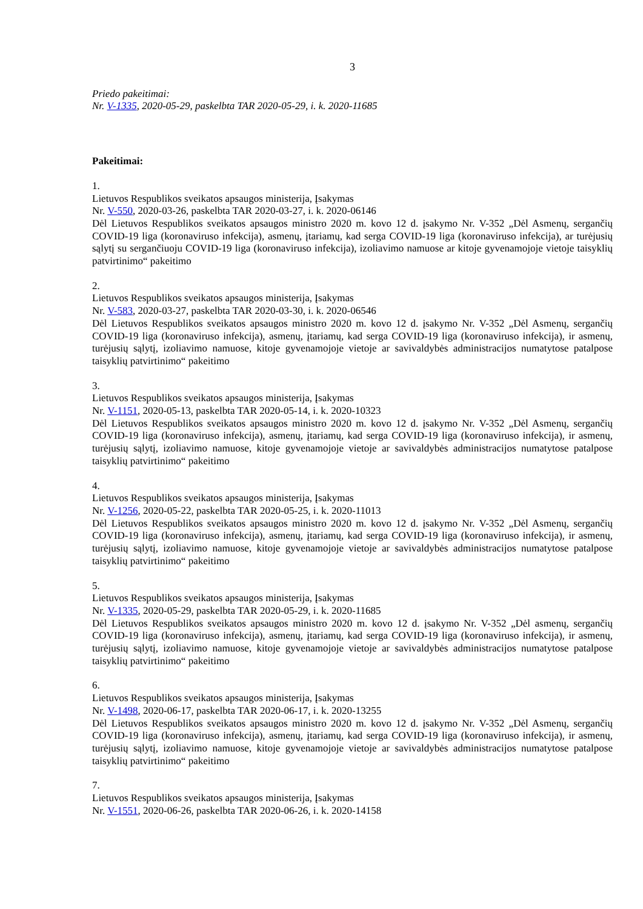3
Priedo pakeitimai:
Nr. V-1335, 2020-05-29, paskelbta TAR 2020-05-29, i. k. 2020-11685
Pakeitimai:
1.
Lietuvos Respublikos sveikatos apsaugos ministerija, Įsakymas
Nr. V-550, 2020-03-26, paskelbta TAR 2020-03-27, i. k. 2020-06146
Dėl Lietuvos Respublikos sveikatos apsaugos ministro 2020 m. kovo 12 d. įsakymo Nr. V-352 „Dėl Asmenų, sergančių COVID-19 liga (koronaviruso infekcija), asmenų, įtariamų, kad serga COVID-19 liga (koronaviruso infekcija), ar turėjusių sąlytį su sergančiuoju COVID-19 liga (koronaviruso infekcija), izoliavimo namuose ar kitoje gyvenamojoje vietoje taisyklių patvirtinimo“ pakeitimo
2.
Lietuvos Respublikos sveikatos apsaugos ministerija, Įsakymas
Nr. V-583, 2020-03-27, paskelbta TAR 2020-03-30, i. k. 2020-06546
Dėl Lietuvos Respublikos sveikatos apsaugos ministro 2020 m. kovo 12 d. įsakymo Nr. V-352 „Dėl Asmenų, sergančių COVID-19 liga (koronaviruso infekcija), asmenų, įtariamų, kad serga COVID-19 liga (koronaviruso infekcija), ir asmenų, turėjusių sąlytį, izoliavimo namuose, kitoje gyvenamojoje vietoje ar savivaldybės administracijos numatytose patalpose taisyklių patvirtinimo“ pakeitimo
3.
Lietuvos Respublikos sveikatos apsaugos ministerija, Įsakymas
Nr. V-1151, 2020-05-13, paskelbta TAR 2020-05-14, i. k. 2020-10323
Dėl Lietuvos Respublikos sveikatos apsaugos ministro 2020 m. kovo 12 d. įsakymo Nr. V-352 „Dėl Asmenų, sergančių COVID-19 liga (koronaviruso infekcija), asmenų, įtariamų, kad serga COVID-19 liga (koronaviruso infekcija), ir asmenų, turėjusių sąlytį, izoliavimo namuose, kitoje gyvenamojoje vietoje ar savivaldybės administracijos numatytose patalpose taisyklių patvirtinimo“ pakeitimo
4.
Lietuvos Respublikos sveikatos apsaugos ministerija, Įsakymas
Nr. V-1256, 2020-05-22, paskelbta TAR 2020-05-25, i. k. 2020-11013
Dėl Lietuvos Respublikos sveikatos apsaugos ministro 2020 m. kovo 12 d. įsakymo Nr. V-352 „Dėl Asmenų, sergančių COVID-19 liga (koronaviruso infekcija), asmenų, įtariamų, kad serga COVID-19 liga (koronaviruso infekcija), ir asmenų, turėjusių sąlytį, izoliavimo namuose, kitoje gyvenamojoje vietoje ar savivaldybės administracijos numatytose patalpose taisyklių patvirtinimo“ pakeitimo
5.
Lietuvos Respublikos sveikatos apsaugos ministerija, Įsakymas
Nr. V-1335, 2020-05-29, paskelbta TAR 2020-05-29, i. k. 2020-11685
Dėl Lietuvos Respublikos sveikatos apsaugos ministro 2020 m. kovo 12 d. įsakymo Nr. V-352 „Dėl asmenų, sergančių COVID-19 liga (koronaviruso infekcija), asmenų, įtariamų, kad serga COVID-19 liga (koronaviruso infekcija), ir asmenų, turėjusių sąlytį, izoliavimo namuose, kitoje gyvenamojoje vietoje ar savivaldybės administracijos numatytose patalpose taisyklių patvirtinimo“ pakeitimo
6.
Lietuvos Respublikos sveikatos apsaugos ministerija, Įsakymas
Nr. V-1498, 2020-06-17, paskelbta TAR 2020-06-17, i. k. 2020-13255
Dėl Lietuvos Respublikos sveikatos apsaugos ministro 2020 m. kovo 12 d. įsakymo Nr. V-352 „Dėl Asmenų, sergančių COVID-19 liga (koronaviruso infekcija), asmenų, įtariamų, kad serga COVID-19 liga (koronaviruso infekcija), ir asmenų, turėjusių sąlytį, izoliavimo namuose, kitoje gyvenamojoje vietoje ar savivaldybės administracijos numatytose patalpose taisyklių patvirtinimo“ pakeitimo
7.
Lietuvos Respublikos sveikatos apsaugos ministerija, Įsakymas
Nr. V-1551, 2020-06-26, paskelbta TAR 2020-06-26, i. k. 2020-14158